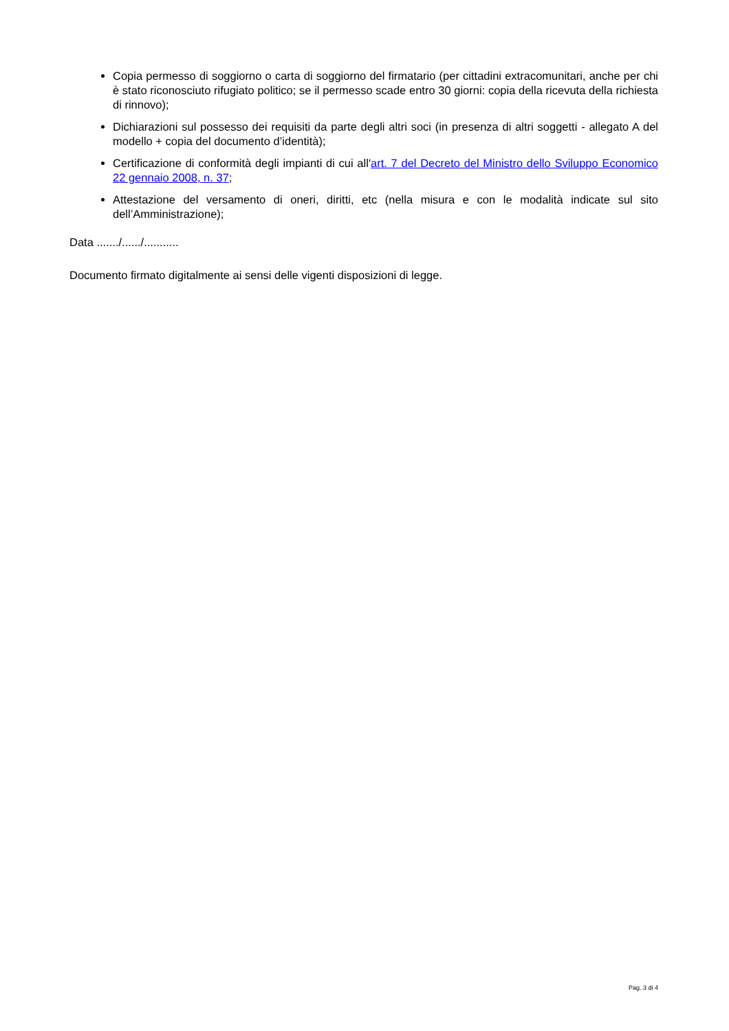Copia permesso di soggiorno o carta di soggiorno del firmatario (per cittadini extracomunitari, anche per chi è stato riconosciuto rifugiato politico; se il permesso scade entro 30 giorni: copia della ricevuta della richiesta di rinnovo);
Dichiarazioni sul possesso dei requisiti da parte degli altri soci (in presenza di altri soggetti - allegato A del modello + copia del documento d’identità);
Certificazione di conformità degli impianti di cui all'art. 7 del Decreto del Ministro dello Sviluppo Economico 22 gennaio 2008, n. 37;
Attestazione del versamento di oneri, diritti, etc (nella misura e con le modalità indicate sul sito dell’Amministrazione);
Data ......./....../...........
Documento firmato digitalmente ai sensi delle vigenti disposizioni di legge.
Pag. 3 di 4